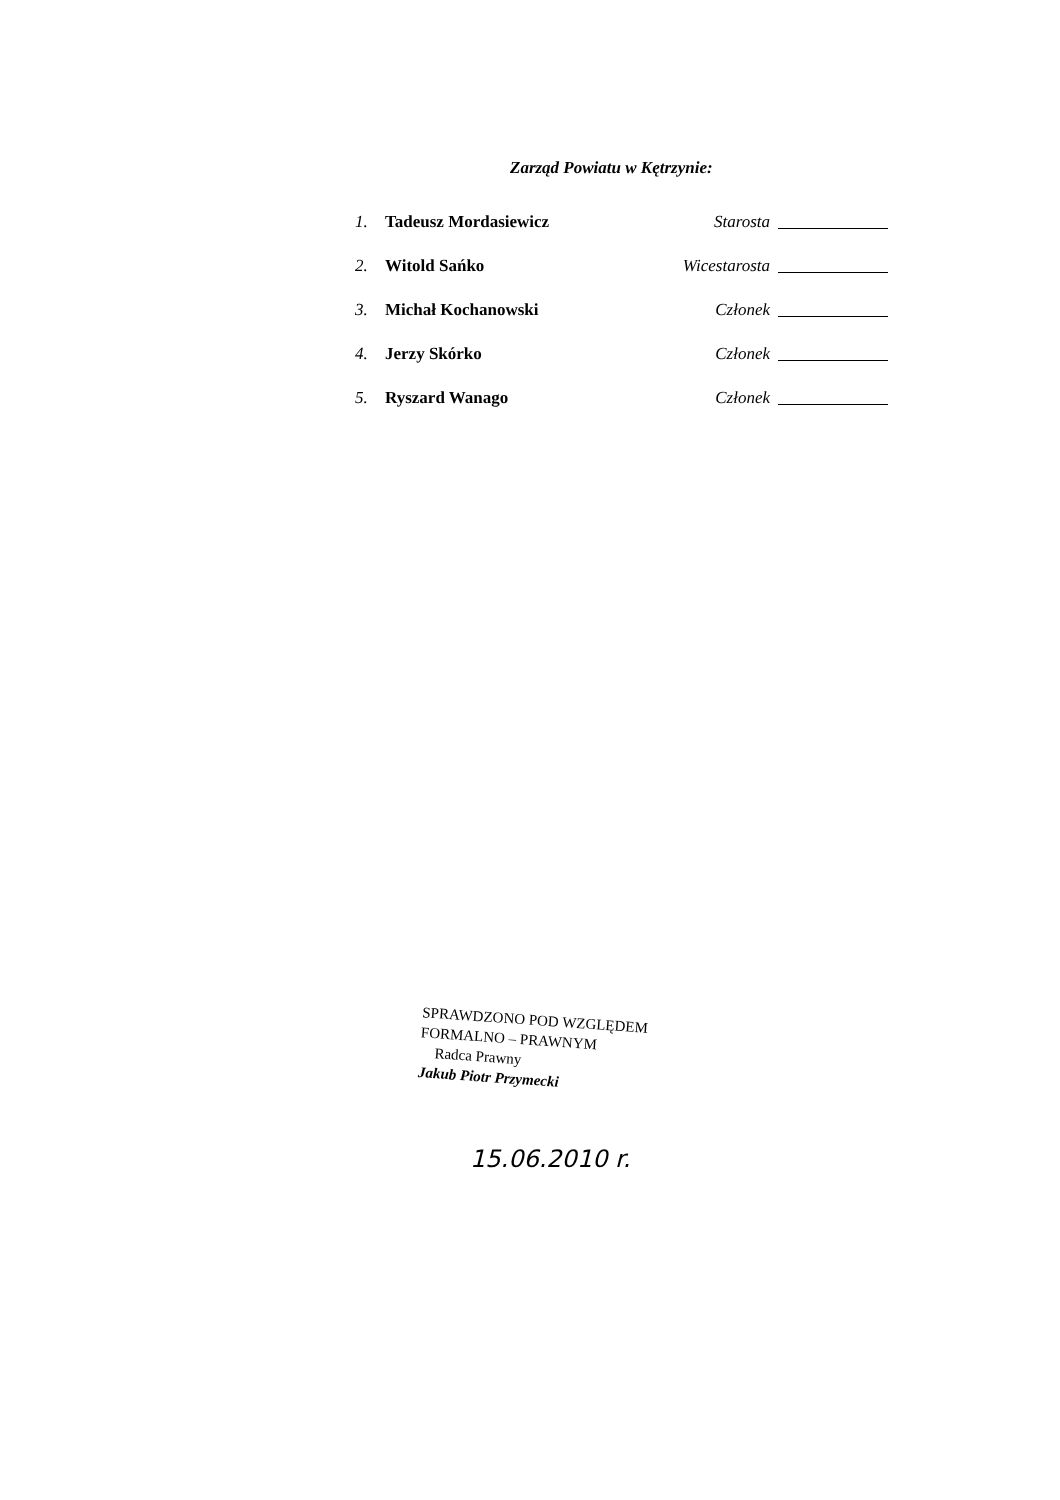Zarząd Powiatu w Kętrzynie:
1. Tadeusz Mordasiewicz Starosta
2. Witold Sańko Wicestarosta
3. Michał Kochanowski Członek
4. Jerzy Skórko Członek
5. Ryszard Wanago Członek
SPRAWDZONO POD WZGLĘDEM
FORMALNO – PRAWNYM
Radca Prawny
Jakub Piotr Przymecki
15.06.2010 r.